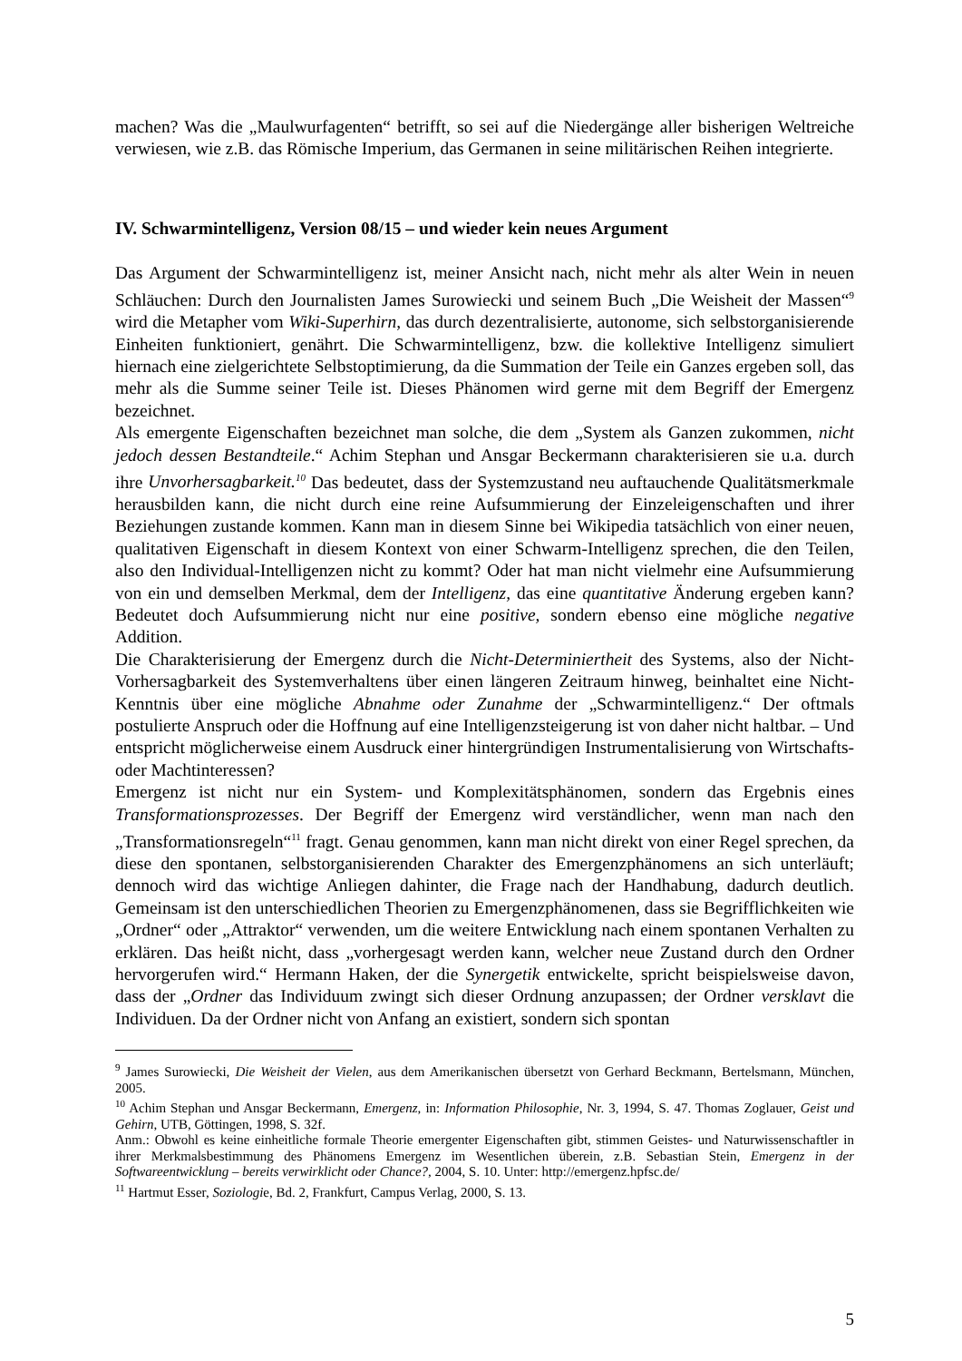machen? Was die „Maulwurfagenten“ betrifft, so sei auf die Niedergänge aller bisherigen Weltreiche verwiesen, wie z.B. das Römische Imperium, das Germanen in seine militärischen Reihen integrierte.
IV. Schwarmintelligenz, Version 08/15 – und wieder kein neues Argument
Das Argument der Schwarmintelligenz ist, meiner Ansicht nach, nicht mehr als alter Wein in neuen Schläuchen: Durch den Journalisten James Surowiecki und seinem Buch „Die Weisheit der Massen“<sup>9</sup> wird die Metapher vom Wiki-Superhirn, das durch dezentralisierte, autonome, sich selbstorganisierende Einheiten funktioniert, genährt. Die Schwarmintelligenz, bzw. die kollektive Intelligenz simuliert hiernach eine zielgerichtete Selbstoptimierung, da die Summation der Teile ein Ganzes ergeben soll, das mehr als die Summe seiner Teile ist. Dieses Phänomen wird gerne mit dem Begriff der Emergenz bezeichnet.
Als emergente Eigenschaften bezeichnet man solche, die dem „System als Ganzen zukommen, nicht jedoch dessen Bestandteile.“ Achim Stephan und Ansgar Beckermann charakterisieren sie u.a. durch ihre Unvorhersagbarkeit.<sup>10</sup> Das bedeutet, dass der Systemzustand neu auftauchende Qualitätsmerkmale herausbilden kann, die nicht durch eine reine Aufsummierung der Einzeleigenschaften und ihrer Beziehungen zustande kommen. Kann man in diesem Sinne bei Wikipedia tatsächlich von einer neuen, qualitativen Eigenschaft in diesem Kontext von einer Schwarm-Intelligenz sprechen, die den Teilen, also den Individual-Intelligenzen nicht zu kommt? Oder hat man nicht vielmehr eine Aufsummierung von ein und demselben Merkmal, dem der Intelligenz, das eine quantitative Änderung ergeben kann? Bedeutet doch Aufsummierung nicht nur eine positive, sondern ebenso eine mögliche negative Addition.
Die Charakterisierung der Emergenz durch die Nicht-Determiniertheit des Systems, also der Nicht-Vorhersagbarkeit des Systemverhaltens über einen längeren Zeitraum hinweg, beinhaltet eine Nicht-Kenntnis über eine mögliche Abnahme oder Zunahme der „Schwarmintelligenz.“ Der oftmals postulierte Anspruch oder die Hoffnung auf eine Intelligenzsteigerung ist von daher nicht haltbar. – Und entspricht möglicherweise einem Ausdruck einer hintergründigen Instrumentalisierung von Wirtschafts- oder Machtinteressen?
Emergenz ist nicht nur ein System- und Komplexitätsphänomen, sondern das Ergebnis eines Transformationsprozesses. Der Begriff der Emergenz wird verständlicher, wenn man nach den „Transformationsregeln“<sup>11</sup> fragt. Genau genommen, kann man nicht direkt von einer Regel sprechen, da diese den spontanen, selbstorganisierenden Charakter des Emergenzphänomens an sich unterläuft; dennoch wird das wichtige Anliegen dahinter, die Frage nach der Handhabung, dadurch deutlich. Gemeinsam ist den unterschiedlichen Theorien zu Emergenzphänomenen, dass sie Begrifflichkeiten wie „Ordner“ oder „Attraktor“ verwenden, um die weitere Entwicklung nach einem spontanen Verhalten zu erklären. Das heißt nicht, dass „vorhergesagt werden kann, welcher neue Zustand durch den Ordner hervorgerufen wird.“ Hermann Haken, der die Synergetik entwickelte, spricht beispielsweise davon, dass der „Ordner das Individuum zwingt sich dieser Ordnung anzupassen; der Ordner versklavt die Individuen. Da der Ordner nicht von Anfang an existiert, sondern sich spontan
<sup>9</sup> James Surowiecki, Die Weisheit der Vielen, aus dem Amerikanischen übersetzt von Gerhard Beckmann, Bertelsmann, München, 2005.
<sup>10</sup> Achim Stephan und Ansgar Beckermann, Emergenz, in: Information Philosophie, Nr. 3, 1994, S. 47. Thomas Zoglauer, Geist und Gehirn, UTB, Göttingen, 1998, S. 32f.
Anm.: Obwohl es keine einheitliche formale Theorie emergenter Eigenschaften gibt, stimmen Geistes- und Naturwissenschaftler in ihrer Merkmalsbestimmung des Phänomens Emergenz im Wesentlichen überein, z.B. Sebastian Stein, Emergenz in der Softwareentwicklung – bereits verwirklicht oder Chance?, 2004, S. 10. Unter: http://emergenz.hpfsc.de/
<sup>11</sup> Hartmut Esser, Soziologie, Bd. 2, Frankfurt, Campus Verlag, 2000, S. 13.
5